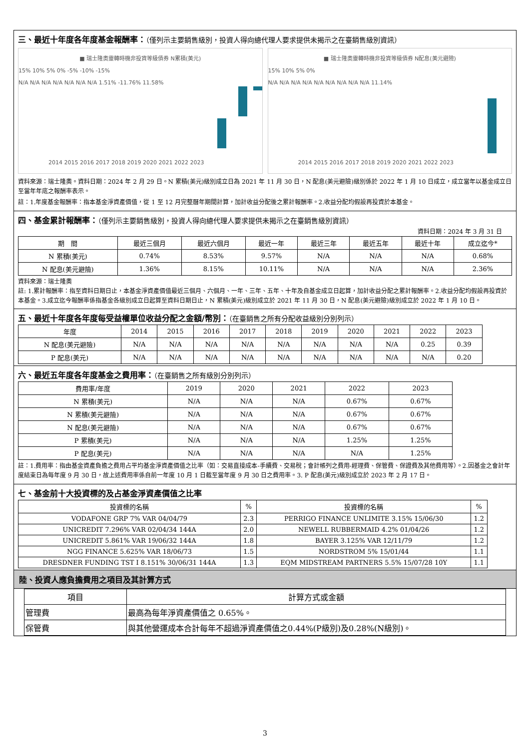三、最近十年度各年度基金報酬率：（僅列示主要銷售級別，投資人得向總代理人要求提供未揭示之在臺銷售級別資訊）
■ 瑞士隆奧靈轉時機非投資等級債券 N累積(美元)
15% 10% 5% 0% -5% -10% -15%
N/A N/A N/A N/A N/A N/A N/A 1.51% -11.76% 11.58%
2014 2015 2016 2017 2018 2019 2020 2021 2022 2023
■ 瑞士隆奧靈轉時機非投資等級債券 N配息(美元避險)
15% 10% 5% 0%
N/A N/A N/A N/A N/A N/A N/A N/A N/A 11.14%
2014 2015 2016 2017 2018 2019 2020 2021 2022 2023
資料來源：瑞士隆奧。資料日期：2024 年 2 月 29 日。N 累積(美元)級別成立日為 2021 年 11 月 30 日，N 配息(美元避險)級別係於 2022 年 1 月 10 日成立，成立當年以基金成立日至當年年底之報酬率表示。
註：1.年度基金報酬率：指本基金淨資產價值，從 1 至 12 月完整曆年期間計算，加計收益分配後之累計報酬率。2.收益分配均假設再投資於本基金。
四、基金累計報酬率：（僅列示主要銷售級別，投資人得向總代理人要求提供未揭示之在臺銷售級別資訊）
資料日期：2024 年 3 月 31 日
| 期 間 | 最近三個月 | 最近六個月 | 最近一年 | 最近三年 | 最近五年 | 最近十年 | 成立迄今* |
| --- | --- | --- | --- | --- | --- | --- | --- |
| N 累積(美元) | 0.74% | 8.53% | 9.57% | N/A | N/A | N/A | 0.68% |
| N 配息(美元避險) | 1.36% | 8.15% | 10.11% | N/A | N/A | N/A | 2.36% |
資料來源：瑞士隆奧
註: 1.累計報酬率：指至資料日期日止，本基金淨資產價值最近三個月、六個月、一年、三年、五年、十年及自基金成立日起算，加計收益分配之累計報酬率。2.收益分配均假設再投資於本基金。3.成立迄今報酬率係指基金各級別成立日起算至資料日期日止，N 累積(美元)級別成立於 2021 年 11 月 30 日，N 配息(美元避險)級別成立於 2022 年 1 月 10 日。
五、最近十年度各年度每受益權單位收益分配之金額/幣別：（在臺銷售之所有分配收益級別分別列示）
| 年度 | 2014 | 2015 | 2016 | 2017 | 2018 | 2019 | 2020 | 2021 | 2022 | 2023 |
| N 配息(美元避險) | N/A | N/A | N/A | N/A | N/A | N/A | N/A | N/A | 0.25 | 0.39 |
| P 配息(美元) | N/A | N/A | N/A | N/A | N/A | N/A | N/A | N/A | N/A | 0.20 |
六、最近五年度各年度基金之費用率：（在臺銷售之所有級別分別列示）
| 費用率/年度 | 2019 | 2020 | 2021 | 2022 | 2023 |
| N 累積(美元) | N/A | N/A | N/A | 0.67% | 0.67% |
| N 累積(美元避險) | N/A | N/A | N/A | 0.67% | 0.67% |
| N 配息(美元避險) | N/A | N/A | N/A | 0.67% | 0.67% |
| P 累積(美元) | N/A | N/A | N/A | 1.25% | 1.25% |
| P 配息(美元) | N/A | N/A | N/A | N/A | 1.25% |
註：1.費用率：指由基金資產負擔之費用占平均基金淨資產價值之比率（如：交易直接成本-手續費、交易稅；會計帳列之費用-經理費、保管費、保證費及其他費用等）。2.因基金之會計年度結束日為每年度 9 月 30 日，故上述費用率係自前一年度 10 月 1 日截至當年度 9 月 30 日之費用率。3. P 配息(美元)級別成立於 2023 年 2 月 17 日。
七、基金前十大投資標的及占基金淨資產價值之比率
| 投資標的名稱 | % | 投資標的名稱 | % |
| VODAFONE GRP 7% VAR 04/04/79 | 2.3 | PERRIGO FINANCE UNLIMITE 3.15% 15/06/30 | 1.2 |
| UNICREDIT 7.296% VAR 02/04/34 144A | 2.0 | NEWELL RUBBERMAID 4.2% 01/04/26 | 1.2 |
| UNICREDIT 5.861% VAR 19/06/32 144A | 1.8 | BAYER 3.125% VAR 12/11/79 | 1.2 |
| NGG FINANCE 5.625% VAR 18/06/73 | 1.5 | NORDSTROM 5% 15/01/44 | 1.1 |
| DRESDNER FUNDING TST I 8.151% 30/06/31 144A | 1.3 | EQM MIDSTREAM PARTNERS 5.5% 15/07/28 10Y | 1.1 |
陸、投資人應負擔費用之項目及其計算方式
| 項目 | 計算方式或金額 |
| 管理費 | 最高為每年淨資產價值之 0.65%。 |
| 保管費 | 與其他營運成本合計每年不超過淨資產價值之0.44%(P級別)及0.28%(N級別)。 |
3